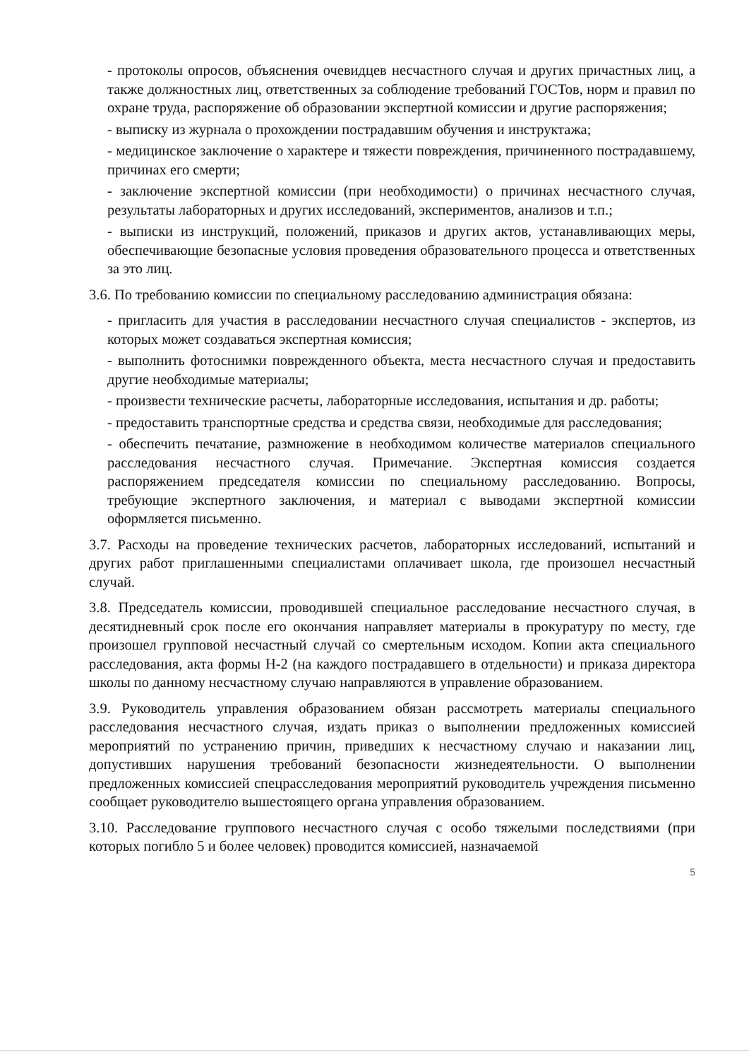- протоколы опросов, объяснения очевидцев несчастного случая и других причастных лиц, а также должностных лиц, ответственных за соблюдение требований ГОСТов, норм и правил по охране труда, распоряжение об образовании экспертной комиссии и другие распоряжения;
- выписку из журнала о прохождении пострадавшим обучения и инструктажа;
- медицинское заключение о характере и тяжести повреждения, причиненного пострадавшему, причинах его смерти;
- заключение экспертной комиссии (при необходимости) о причинах несчастного случая, результаты лабораторных и других исследований, экспериментов, анализов и т.п.;
- выписки из инструкций, положений, приказов и других актов, устанавливающих меры, обеспечивающие безопасные условия проведения образовательного процесса и ответственных за это лиц.
3.6. По требованию комиссии по специальному расследованию администрация обязана:
- пригласить для участия в расследовании несчастного случая специалистов - экспертов, из которых может создаваться экспертная комиссия;
- выполнить фотоснимки поврежденного объекта, места несчастного случая и предоставить другие необходимые материалы;
- произвести технические расчеты, лабораторные исследования, испытания и др. работы;
- предоставить транспортные средства и средства связи, необходимые для расследования;
- обеспечить печатание, размножение в необходимом количестве материалов специального расследования несчастного случая. Примечание. Экспертная комиссия создается распоряжением председателя комиссии по специальному расследованию. Вопросы, требующие экспертного заключения, и материал с выводами экспертной комиссии оформляется письменно.
3.7. Расходы на проведение технических расчетов, лабораторных исследований, испытаний и других работ приглашенными специалистами оплачивает школа, где произошел несчастный случай.
3.8. Председатель комиссии, проводившей специальное расследование несчастного случая, в десятидневный срок после его окончания направляет материалы в прокуратуру по месту, где произошел групповой несчастный случай со смертельным исходом. Копии акта специального расследования, акта формы Н-2 (на каждого пострадавшего в отдельности) и приказа директора школы по данному несчастному случаю направляются в управление образованием.
3.9. Руководитель управления образованием обязан рассмотреть материалы специального расследования несчастного случая, издать приказ о выполнении предложенных комиссией мероприятий по устранению причин, приведших к несчастному случаю и наказании лиц, допустивших нарушения требований безопасности жизнедеятельности. О выполнении предложенных комиссией спецрасследования мероприятий руководитель учреждения письменно сообщает руководителю вышестоящего органа управления образованием.
3.10. Расследование группового несчастного случая с особо тяжелыми последствиями (при которых погибло 5 и более человек) проводится комиссией, назначаемой
5